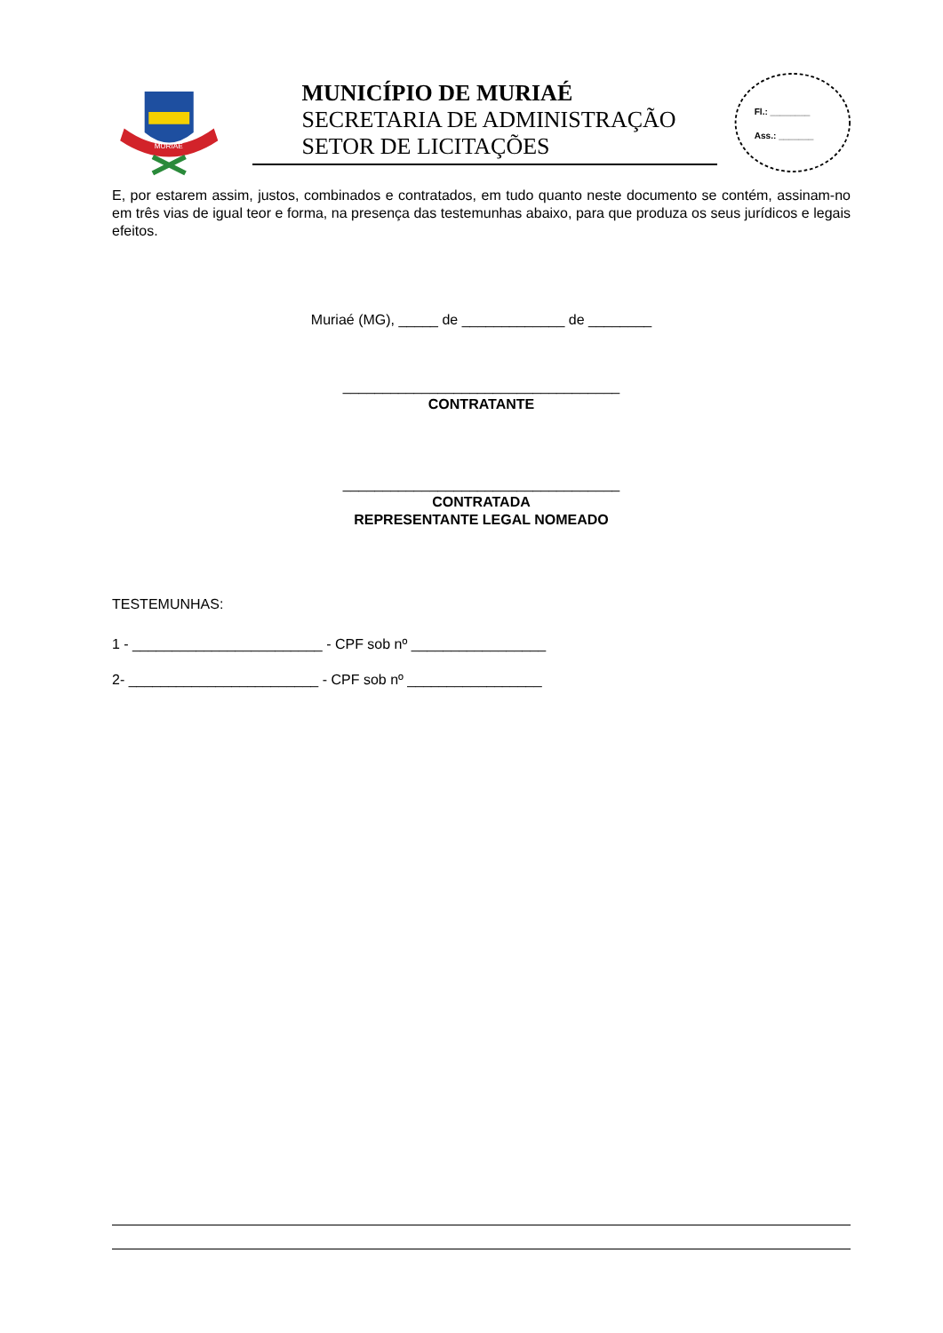MURIAÉ
MUNICÍPIO DE MURIAÉ
SECRETARIA DE ADMINISTRAÇÃO
SETOR DE LICITAÇÕES
Fl.: ________
Ass.: _______
E, por estarem assim, justos, combinados e contratados, em tudo quanto neste documento se contém, assinam-no em três vias de igual teor e forma, na presença das testemunhas abaixo, para que produza os seus jurídicos e legais efeitos.
Muriaé (MG), _____ de _____________ de ________
___________________________________
CONTRATANTE
___________________________________
CONTRATADA
REPRESENTANTE LEGAL NOMEADO
TESTEMUNHAS:
1 - ________________________ - CPF sob nº _________________
2- ________________________ - CPF sob nº _________________